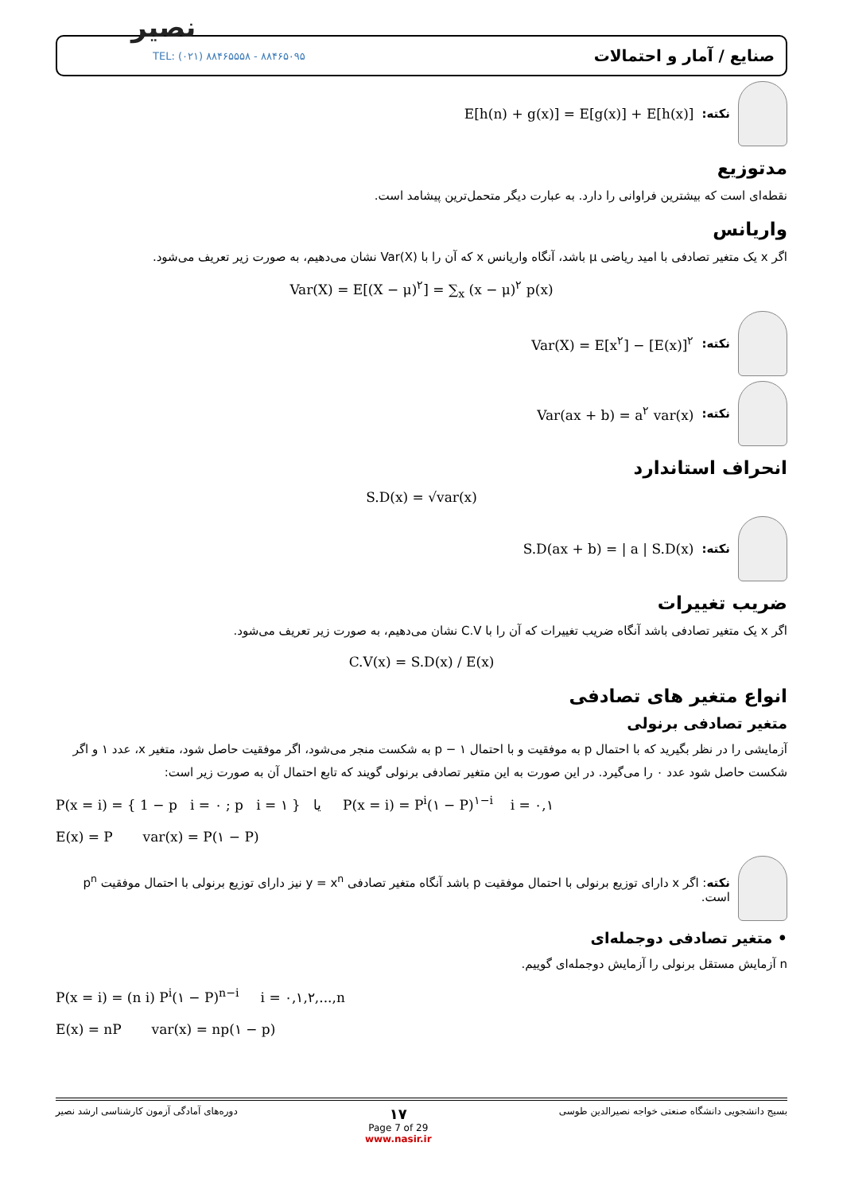نصیر
TEL: (۰۲۱) ۸۸۴۶۵۵۵۸ - ۸۸۴۶۵۰۹۵ صنایع / آمار و احتمالات
نکته: E[h(n) + g(x)] = E[g(x)] + E[h(x)]
مدتوزیع
نقطه‌ای است که بیشترین فراوانی را دارد. به عبارت دیگر متحمل‌ترین پیشامد است.
واریانس
اگر x یک متغیر تصادفی با امید ریاضی μ باشد، آنگاه واریانس x که آن را با Var(X) نشان می‌دهیم، به صورت زیر تعریف می‌شود.
Var(X) = E[(X − μ)<sup>۲</sup>] = ∑<sub>x</sub> (x − μ)<sup>۲</sup> p(x)
نکته: Var(X) = E[x<sup>۲</sup>] − [E(x)]<sup>۲</sup>
نکته: Var(ax + b) = a<sup>۲</sup> var(x)
انحراف استاندارد
S.D(x) = √var(x)
نکته: S.D(ax + b) = | a | S.D(x)
ضریب تغییرات
اگر x یک متغیر تصادفی باشد آنگاه ضریب تغییرات که آن را با C.V نشان می‌دهیم، به صورت زیر تعریف می‌شود.
C.V(x) = S.D(x) / E(x)
انواع متغیر های تصادفی
متغیر تصادفی برنولی
آزمایشی را در نظر بگیرید که با احتمال p به موفقیت و با احتمال ۱ − p به شکست منجر می‌شود، اگر موفقیت حاصل شود، متغیر x، عدد ۱ و اگر شکست حاصل شود عدد ۰ را می‌گیرد. در این صورت به این متغیر تصادفی برنولی گویند که تابع احتمال آن به صورت زیر است:
P(x = i) = { 1 − p i = ۰ ; p i = ۱ } یا P(x = i) = P<sup>i</sup>(۱ − P)<sup>۱−i</sup> i = ۰,۱
E(x) = P var(x) = P(۱ − P)
نکته: اگر x دارای توزیع برنولی با احتمال موفقیت p باشد آنگاه متغیر تصادفی y = x<sup>n</sup> نیز دارای توزیع برنولی با احتمال موفقیت p<sup>n</sup> است.
• متغیر تصادفی دوجمله‌ای
n آزمایش مستقل برنولی را آزمایش دوجمله‌ای گوییم.
P(x = i) = (n i) P<sup>i</sup>(۱ − P)<sup>n−i</sup> i = ۰,۱,۲,...,n
E(x) = nP var(x) = np(۱ − p)
بسیج دانشجویی دانشگاه صنعتی خواجه نصیرالدین طوسی ۱۷
Page 7 of 29
www.nasir.ir دوره‌های آمادگی آزمون کارشناسی ارشد نصیر